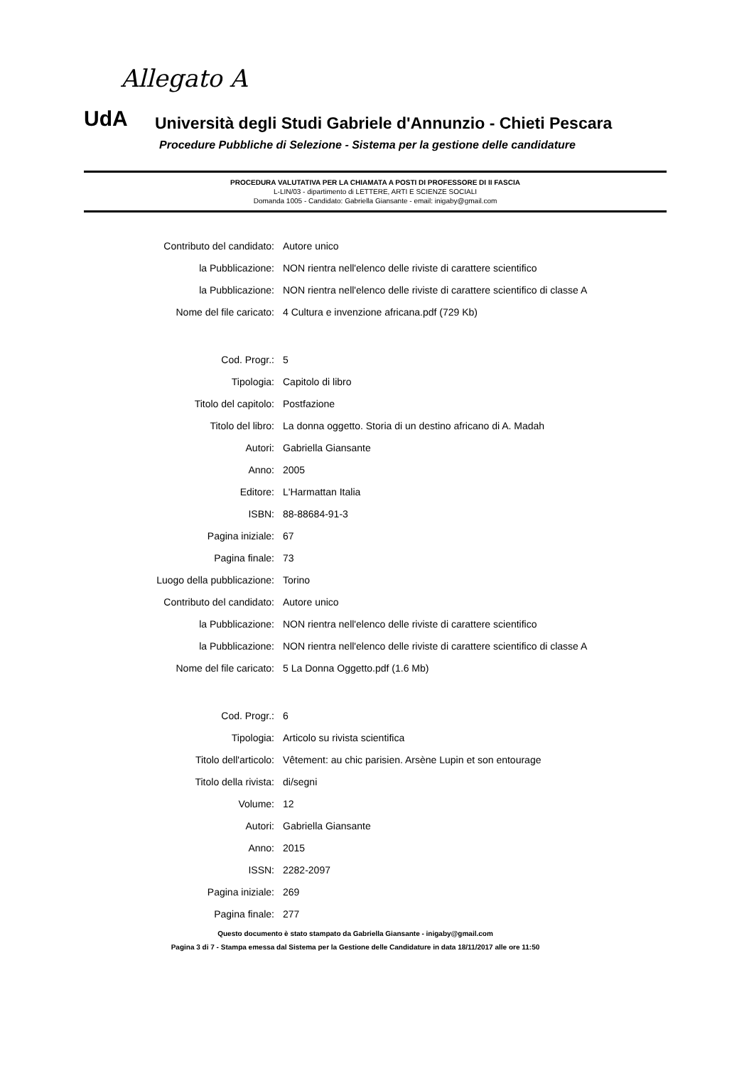Allegato A
UdA
Università degli Studi Gabriele d'Annunzio - Chieti Pescara
Procedure Pubbliche di Selezione - Sistema per la gestione delle candidature
PROCEDURA VALUTATIVA PER LA CHIAMATA A POSTI DI PROFESSORE DI II FASCIA
L-LIN/03 - dipartimento di LETTERE, ARTI E SCIENZE SOCIALI
Domanda 1005 - Candidato: Gabriella Giansante - email: inigaby@gmail.com
| Contributo del candidato: | Autore unico |
| la Pubblicazione: | NON rientra nell'elenco delle riviste di carattere scientifico |
| la Pubblicazione: | NON rientra nell'elenco delle riviste di carattere scientifico di classe A |
| Nome del file caricato: | 4 Cultura e invenzione africana.pdf (729 Kb) |
| Cod. Progr.: | 5 |
| Tipologia: | Capitolo di libro |
| Titolo del capitolo: | Postfazione |
| Titolo del libro: | La donna oggetto. Storia di un destino africano di A. Madah |
| Autori: | Gabriella Giansante |
| Anno: | 2005 |
| Editore: | L'Harmattan Italia |
| ISBN: | 88-88684-91-3 |
| Pagina iniziale: | 67 |
| Pagina finale: | 73 |
| Luogo della pubblicazione: | Torino |
| Contributo del candidato: | Autore unico |
| la Pubblicazione: | NON rientra nell'elenco delle riviste di carattere scientifico |
| la Pubblicazione: | NON rientra nell'elenco delle riviste di carattere scientifico di classe A |
| Nome del file caricato: | 5 La Donna Oggetto.pdf (1.6 Mb) |
| Cod. Progr.: | 6 |
| Tipologia: | Articolo su rivista scientifica |
| Titolo dell'articolo: | Vêtement: au chic parisien. Arsène Lupin et son entourage |
| Titolo della rivista: | di/segni |
| Volume: | 12 |
| Autori: | Gabriella Giansante |
| Anno: | 2015 |
| ISSN: | 2282-2097 |
| Pagina iniziale: | 269 |
| Pagina finale: | 277 |
Questo documento è stato stampato da Gabriella Giansante - inigaby@gmail.com
Pagina 3 di 7 - Stampa emessa dal Sistema per la Gestione delle Candidature in data 18/11/2017 alle ore 11:50